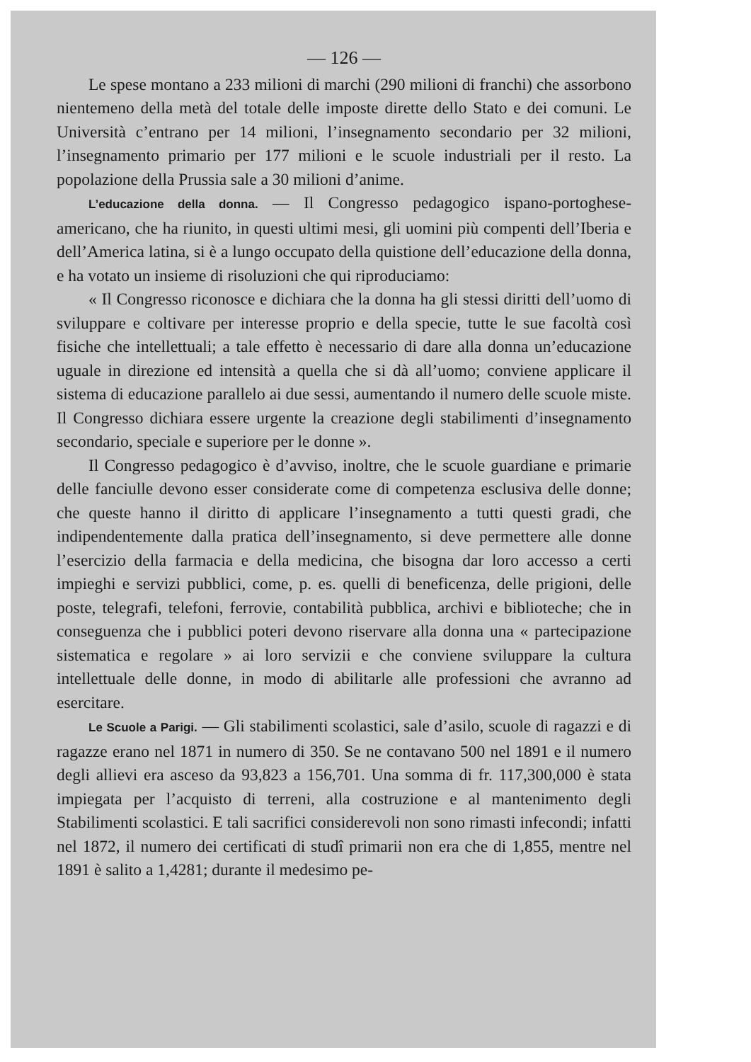— 126 —
Le spese montano a 233 milioni di marchi (290 milioni di franchi) che assorbono nientemeno della metà del totale delle imposte dirette dello Stato e dei comuni. Le Università c’entrano per 14 milioni, l’insegnamento secondario per 32 milioni, l’insegnamento primario per 177 milioni e le scuole industriali per il resto. La popolazione della Prussia sale a 30 milioni d’anime.
L’educazione della donna. — Il Congresso pedagogico ispano-portoghese-americano, che ha riunito, in questi ultimi mesi, gli uomini più compenti dell’Iberia e dell’America latina, si è a lungo occupato della quistione dell’educazione della donna, e ha votato un insieme di risoluzioni che qui riproduciamo:
« Il Congresso riconosce e dichiara che la donna ha gli stessi diritti dell’uomo di sviluppare e coltivare per interesse proprio e della specie, tutte le sue facoltà così fisiche che intellettuali; a tale effetto è necessario di dare alla donna un’educazione uguale in direzione ed intensità a quella che si dà all’uomo; conviene applicare il sistema di educazione parallelo ai due sessi, aumentando il numero delle scuole miste. Il Congresso dichiara essere urgente la creazione degli stabilimenti d’insegnamento secondario, speciale e superiore per le donne ».
Il Congresso pedagogico è d’avviso, inoltre, che le scuole guardiane e primarie delle fanciulle devono esser considerate come di competenza esclusiva delle donne; che queste hanno il diritto di applicare l’insegnamento a tutti questi gradi, che indipendentemente dalla pratica dell’insegnamento, si deve permettere alle donne l’esercizio della farmacia e della medicina, che bisogna dar loro accesso a certi impieghi e servizi pubblici, come, p. es. quelli di beneficenza, delle prigioni, delle poste, telegrafi, telefoni, ferrovie, contabilità pubblica, archivi e biblioteche; che in conseguenza che i pubblici poteri devono riservare alla donna una « partecipazione sistematica e regolare » ai loro servizii e che conviene sviluppare la cultura intellettuale delle donne, in modo di abilitarle alle professioni che avranno ad esercitare.
Le Scuole a Parigi. — Gli stabilimenti scolastici, sale d’asilo, scuole di ragazzi e di ragazze erano nel 1871 in numero di 350. Se ne contavano 500 nel 1891 e il numero degli allievi era asceso da 93,823 a 156,701. Una somma di fr. 117,300,000 è stata impiegata per l’acquisto di terreni, alla costruzione e al mantenimento degli Stabilimenti scolastici. E tali sacrifici considerevoli non sono rimasti infecondi; infatti nel 1872, il numero dei certificati di studî primarii non era che di 1,855, mentre nel 1891 è salito a 1,4281; durante il medesimo pe-